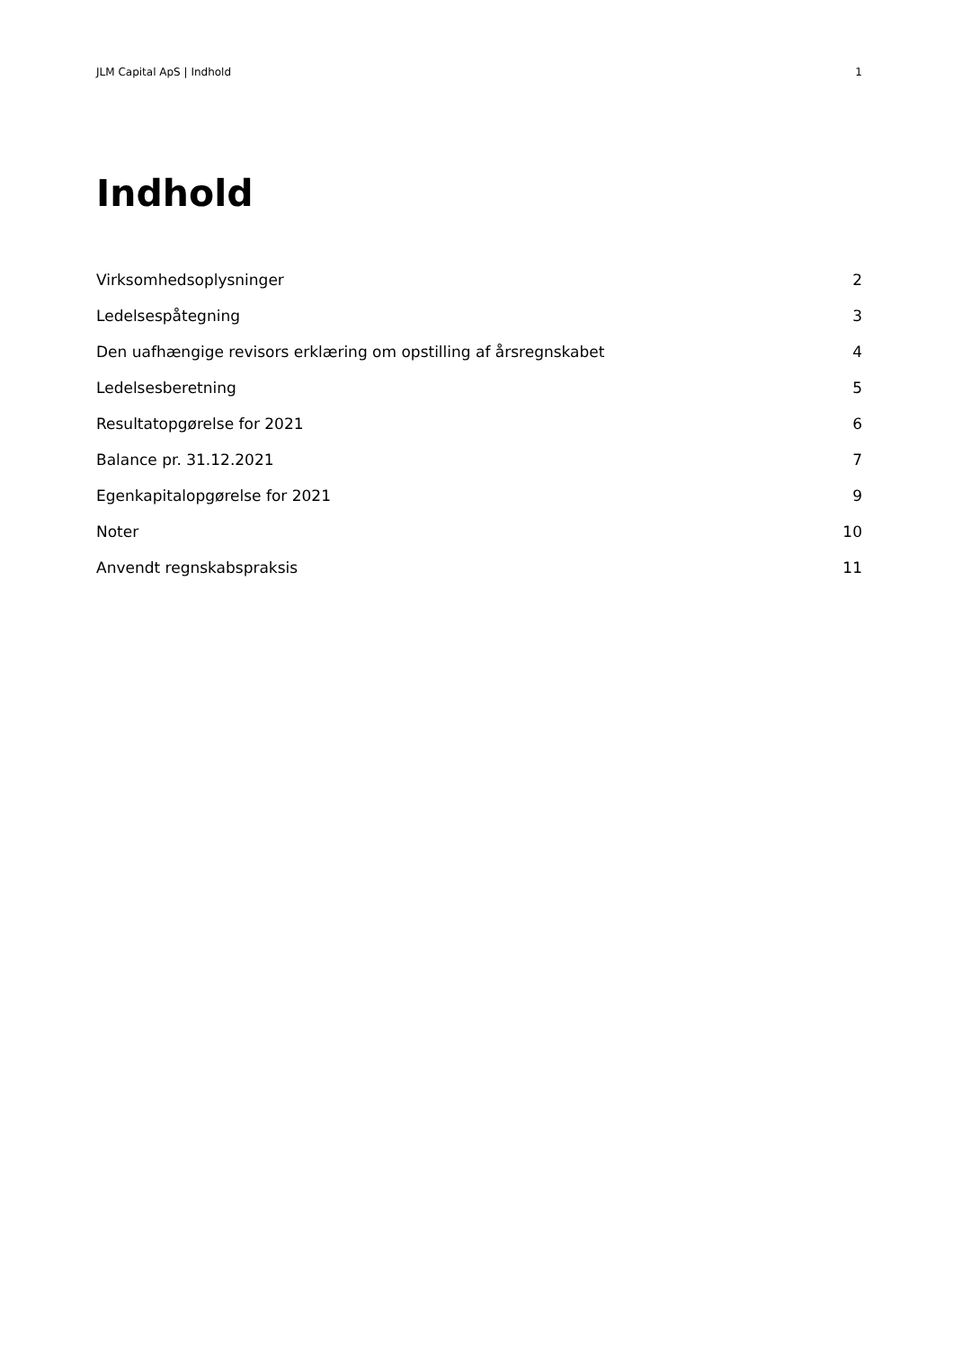JLM Capital ApS | Indhold 1
Indhold
Virksomhedsoplysninger 2
Ledelsespåtegning 3
Den uafhængige revisors erklæring om opstilling af årsregnskabet 4
Ledelsesberetning 5
Resultatopgørelse for 2021 6
Balance pr. 31.12.2021 7
Egenkapitalopgørelse for 2021 9
Noter 10
Anvendt regnskabspraksis 11